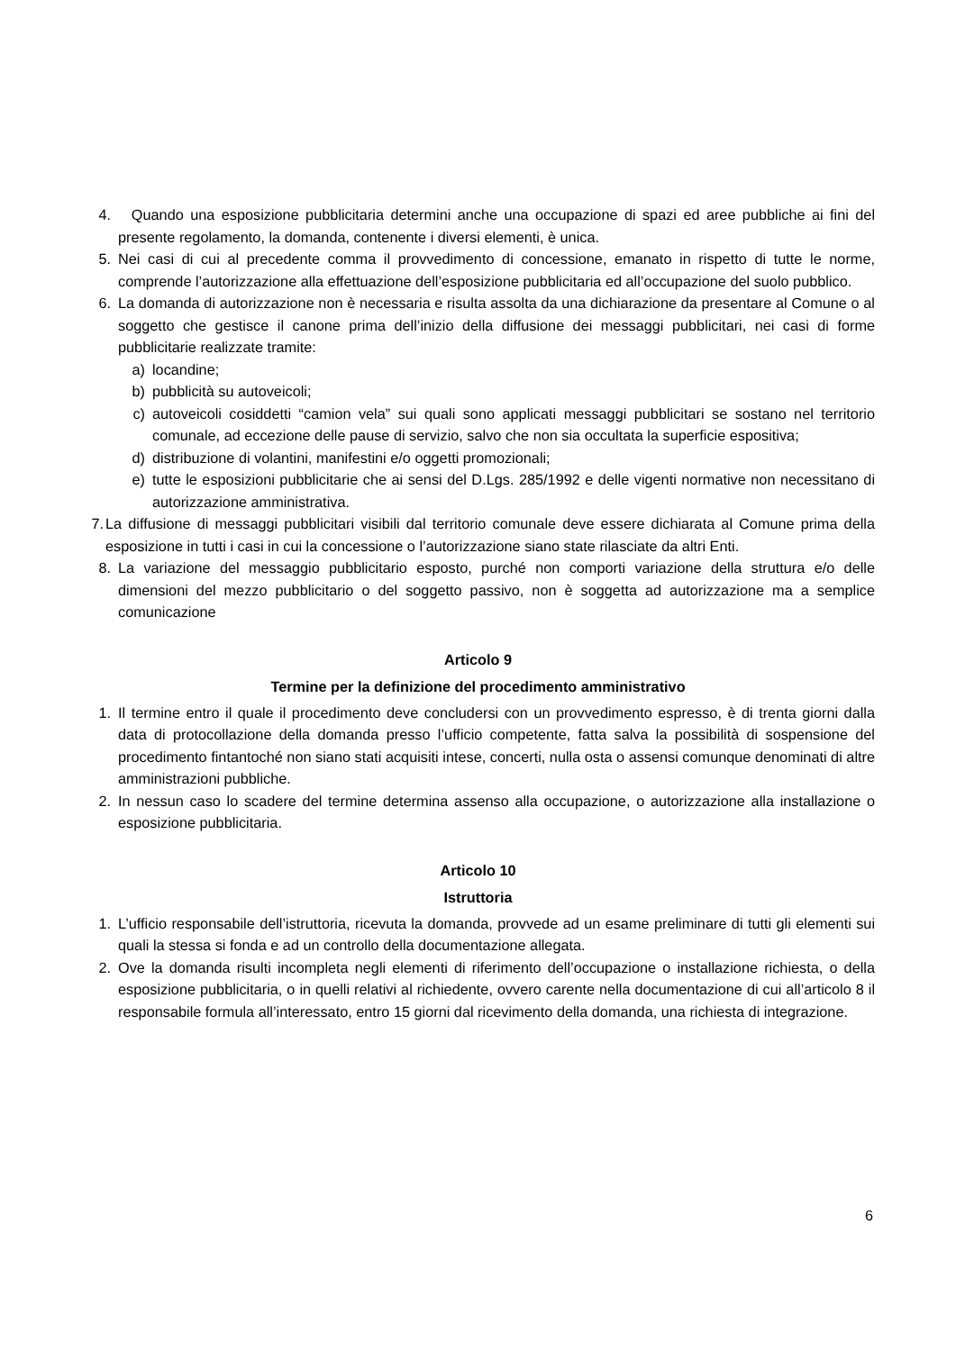4. Quando una esposizione pubblicitaria determini anche una occupazione di spazi ed aree pubbliche ai fini del presente regolamento, la domanda, contenente i diversi elementi, è unica.
5. Nei casi di cui al precedente comma il provvedimento di concessione, emanato in rispetto di tutte le norme, comprende l’autorizzazione alla effettuazione dell’esposizione pubblicitaria ed all’occupazione del suolo pubblico.
6. La domanda di autorizzazione non è necessaria e risulta assolta da una dichiarazione da presentare al Comune o al soggetto che gestisce il canone prima dell’inizio della diffusione dei messaggi pubblicitari, nei casi di forme pubblicitarie realizzate tramite:
a) locandine;
b) pubblicità su autoveicoli;
c) autoveicoli cosiddetti “camion vela” sui quali sono applicati messaggi pubblicitari se sostano nel territorio comunale, ad eccezione delle pause di servizio, salvo che non sia occultata la superficie espositiva;
d) distribuzione di volantini, manifestini e/o oggetti promozionali;
e) tutte le esposizioni pubblicitarie che ai sensi del D.Lgs. 285/1992 e delle vigenti normative non necessitano di autorizzazione amministrativa.
7. La diffusione di messaggi pubblicitari visibili dal territorio comunale deve essere dichiarata al Comune prima della esposizione in tutti i casi in cui la concessione o l’autorizzazione siano state rilasciate da altri Enti.
8. La variazione del messaggio pubblicitario esposto, purché non comporti variazione della struttura e/o delle dimensioni del mezzo pubblicitario o del soggetto passivo, non è soggetta ad autorizzazione ma a semplice comunicazione
Articolo 9
Termine per la definizione del procedimento amministrativo
1. Il termine entro il quale il procedimento deve concludersi con un provvedimento espresso, è di trenta giorni dalla data di protocollazione della domanda presso l’ufficio competente, fatta salva la possibilità di sospensione del procedimento fintantoché non siano stati acquisiti intese, concerti, nulla osta o assensi comunque denominati di altre amministrazioni pubbliche.
2. In nessun caso lo scadere del termine determina assenso alla occupazione, o autorizzazione alla installazione o esposizione pubblicitaria.
Articolo 10
Istruttoria
1. L’ufficio responsabile dell’istruttoria, ricevuta la domanda, provvede ad un esame preliminare di tutti gli elementi sui quali la stessa si fonda e ad un controllo della documentazione allegata.
2. Ove la domanda risulti incompleta negli elementi di riferimento dell’occupazione o installazione richiesta, o della esposizione pubblicitaria, o in quelli relativi al richiedente, ovvero carente nella documentazione di cui all’articolo 8 il responsabile formula all’interessato, entro 15 giorni dal ricevimento della domanda, una richiesta di integrazione.
6